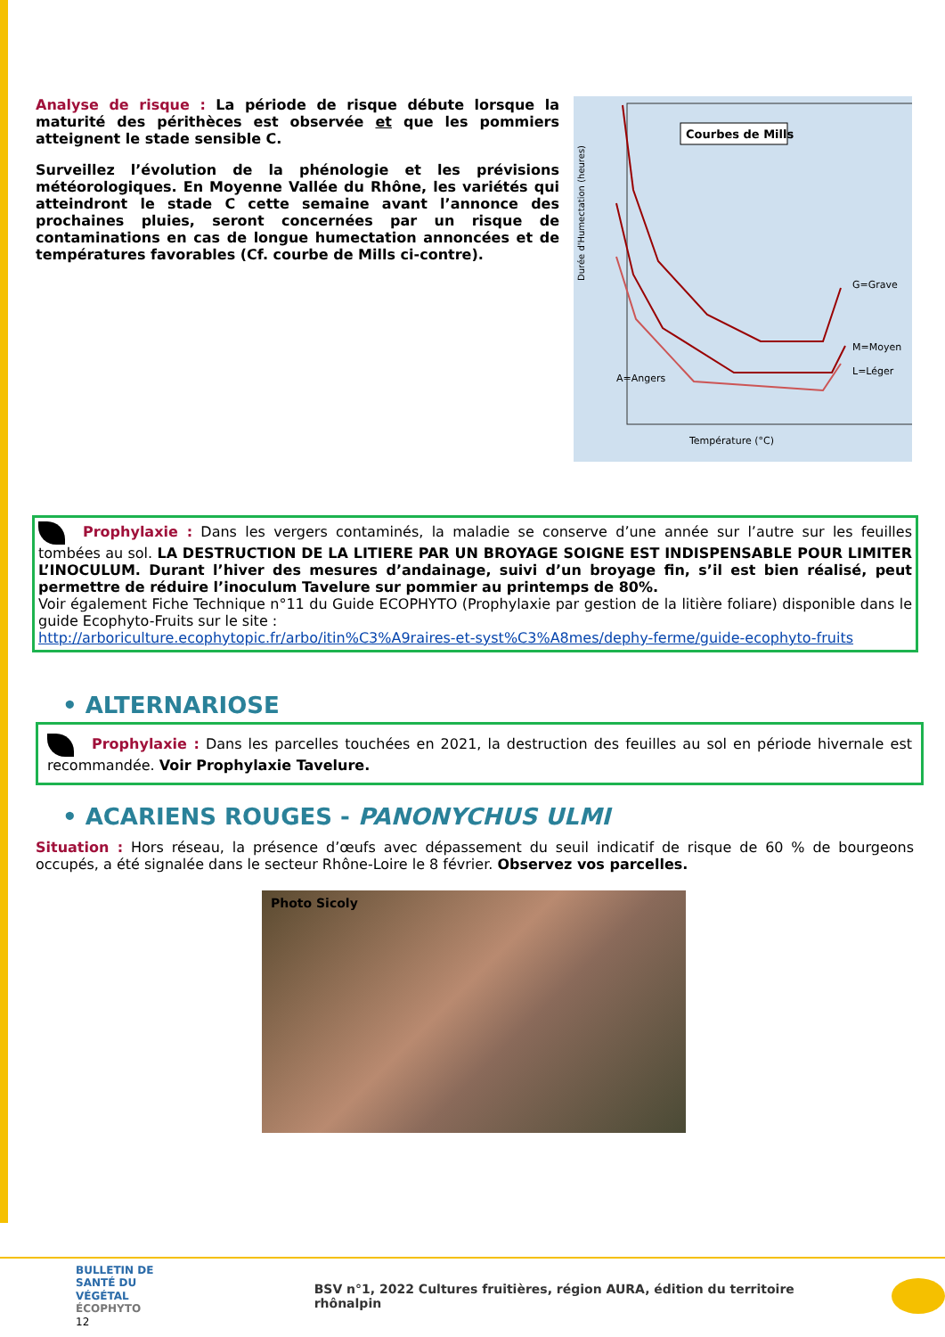Analyse de risque : La période de risque débute lorsque la maturité des périthèces est observée et que les pommiers atteignent le stade sensible C.
Surveillez l’évolution de la phénologie et les prévisions météorologiques. En Moyenne Vallée du Rhône, les variétés qui atteindront le stade C cette semaine avant l’annonce des prochaines pluies, seront concernées par un risque de contaminations en cas de longue humectation annoncées et de températures favorables (Cf. courbe de Mills ci-contre).
Durée d'Humectation (heures)
Courbes de Mills
G=Grave
M=Moyen
L=Léger
A=Angers
Température (°C)
Prophylaxie : Dans les vergers contaminés, la maladie se conserve d’une année sur l’autre sur les feuilles tombées au sol. LA DESTRUCTION DE LA LITIERE PAR UN BROYAGE SOIGNE EST INDISPENSABLE POUR LIMITER L’INOCULUM. Durant l’hiver des mesures d’andainage, suivi d’un broyage fin, s’il est bien réalisé, peut permettre de réduire l’inoculum Tavelure sur pommier au printemps de 80%.
Voir également Fiche Technique n°11 du Guide ECOPHYTO (Prophylaxie par gestion de la litière foliare) disponible dans le guide Ecophyto-Fruits sur le site :
http://arboriculture.ecophytopic.fr/arbo/itin%C3%A9raires-et-syst%C3%A8mes/dephy-ferme/guide-ecophyto-fruits
• ALTERNARIOSE
Prophylaxie : Dans les parcelles touchées en 2021, la destruction des feuilles au sol en période hivernale est recommandée. Voir Prophylaxie Tavelure.
• ACARIENS ROUGES - PANONYCHUS ULMI
Situation : Hors réseau, la présence d’œufs avec dépassement du seuil indicatif de risque de 60 % de bourgeons occupés, a été signalée dans le secteur Rhône-Loire le 8 février. Observez vos parcelles.
Photo Sicoly
BULLETIN DE
SANTÉ DU VÉGÉTAL
ÉCOPHYTO
12
BSV n°1, 2022 Cultures fruitières, région AURA, édition du territoire rhônalpin